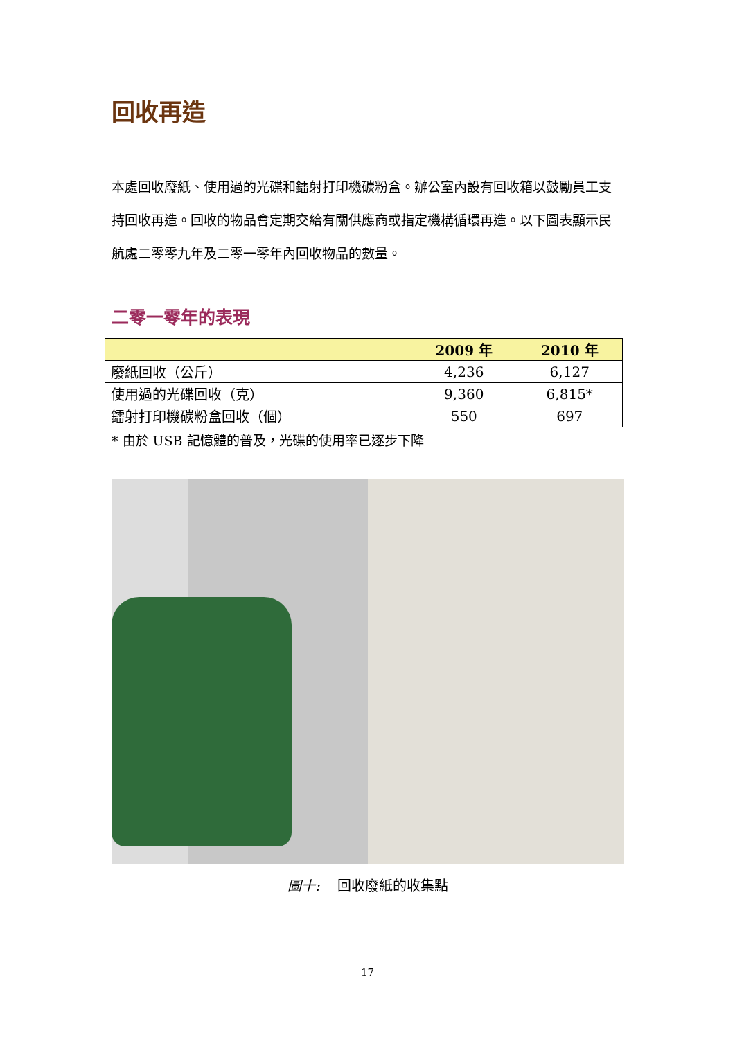回收再造
本處回收廢紙、使用過的光碟和鐳射打印機碳粉盒。辦公室內設有回收箱以鼓勵員工支持回收再造。回收的物品會定期交給有關供應商或指定機構循環再造。以下圖表顯示民航處二零零九年及二零一零年內回收物品的數量。
二零一零年的表現
| | 2009 年 | 2010 年 |
| --- | --- | --- |
| 廢紙回收（公斤） | 4,236 | 6,127 |
| 使用過的光碟回收（克） | 9,360 | 6,815* |
| 鐳射打印機碳粉盒回收（個） | 550 | 697 |
* 由於 USB 記憶體的普及，光碟的使用率已逐步下降
圖十: 回收廢紙的收集點
17